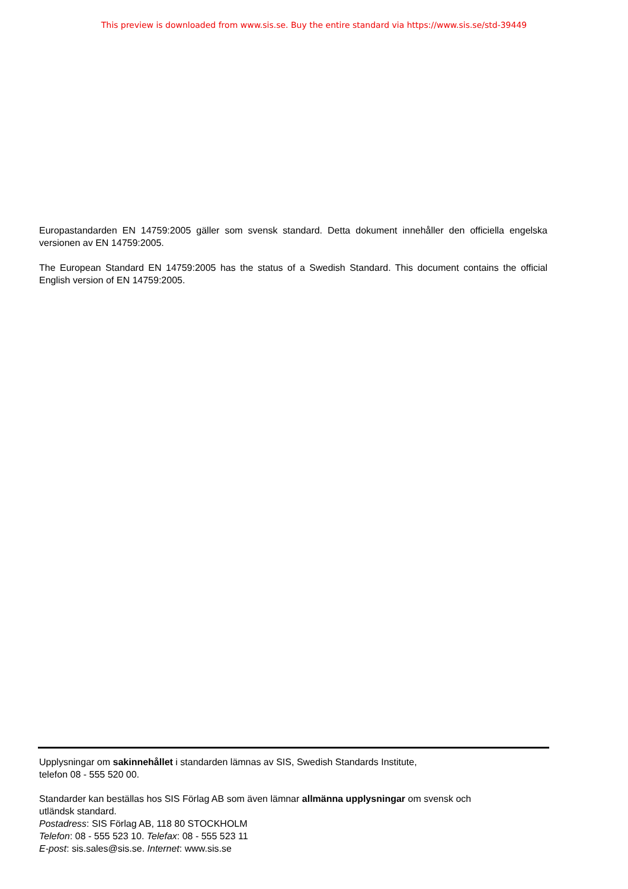This preview is downloaded from www.sis.se. Buy the entire standard via https://www.sis.se/std-39449
Europastandarden EN 14759:2005 gäller som svensk standard. Detta dokument innehåller den officiella engelska versionen av EN 14759:2005.
The European Standard EN 14759:2005 has the status of a Swedish Standard. This document contains the official English version of EN 14759:2005.
Upplysningar om sakinnehållet i standarden lämnas av SIS, Swedish Standards Institute,
telefon 08 - 555 520 00.
Standarder kan beställas hos SIS Förlag AB som även lämnar allmänna upplysningar om svensk och
utländsk standard.
Postadress: SIS Förlag AB, 118 80 STOCKHOLM
Telefon: 08 - 555 523 10. Telefax: 08 - 555 523 11
E-post: sis.sales@sis.se. Internet: www.sis.se